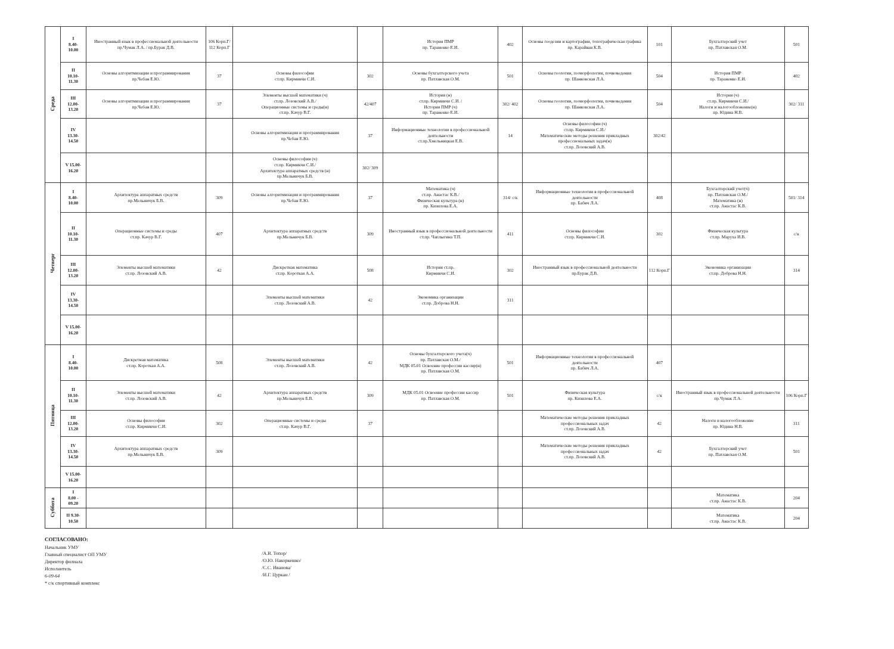| Среда | I 8.40- 10.00 | Иностранный язык в профессиональной деятельности пр.Чумак Л.А. / пр.Бурак Д.В. | 106 Корп.Г/ 112 Корп.Г | | | История ПМР пр. Тараненко Е.И. | 402 | Основы геодезии и картографии, топографическая графика пр. Карайван К.В. | 101 | Бухгалтерский учет пр. Патлавская О.М. | 501 |
| | II 10.10- 11.30 | Основы алгоритмизации и программирования пр.Чебан Е.Ю. | 37 | Основы философии ст.пр. Кирмикчи С.И. | 302 | Основы бухгалтерского учета пр. Патлавская О.М. | 501 | Основы геологии, геоморфологии, почвоведения пр. Шанковская Л.А. | 504 | История ПМР пр. Тараненко Е.И. | 402 |
| | III 12.00- 13.20 | Основы алгоритмизации и программирования пр.Чебан Е.Ю. | 37 | Элементы высшей математики (ч) ст.пр. Лозовский А.В./ Операционные системы и среды(н) ст.пр. Качур В.Г. | 42/407 | История (н) ст.пр. Кирмикчи С.И. / История ПМР (ч) пр. Тараненко Е.И. | 302/ 402 | Основы геологии, геоморфологии, почвоведения пр. Шанковская Л.А. | 504 | История (ч) ст.пр. Кирмикчи С.И./ Налоги и налогообложение(н) пр. Юдина Н.В. | 302/ 311 |
| | IV 13.30- 14.50 | | | Основы алгоритмизации и программирования пр.Чебан Е.Ю. | 37 | Информационные технологии в профессиональной деятельности ст.пр.Хмельницкая Е.В. | 14 | Основы философии (ч) ст.пр. Кирмикчи С.И./ Математические методы решения прикладных профессиональных задач(н) ст.пр. Лозовский А.В. | 302/42 | | |
| | V 15.00- 16.20 | | | Основы философии (ч) ст.пр. Кирмикчи С.И./ Архитектура аппаратных средств (н) пр.Мельничук Б.В. | 302/ 309 | | | | | | |
| Четверг | I 8.40- 10.00 | Архитектура аппаратных средств пр.Мельничук Б.В. | 309 | Основы алгоритмизации и программирования пр.Чебан Е.Ю. | 37 | Математика (ч) ст.пр. Анастас К.В./ Физическая культура (н) пр. Кизилова Е.А. | 314/ с/к | Информационные технологии в профессиональной деятельности пр. Бабич Л.А. | 408 | Бухгалтерский учет(ч) пр. Патлавская О.М./ Математика (н) ст.пр. Анастас К.В. | 501/ 314 |
| | II 10.10- 11.30 | Операционные системы и среды ст.пр. Качур В.Г. | 407 | Архитектура аппаратных средств пр.Мельничук Б.В. | 309 | Иностранный язык в профессиональной деятельности ст.пр. Чаплыгина Т.П. | 411 | Основы философии ст.пр. Кирмикчи С.И. | 302 | Физическая культура ст.пр. Маруха И.В. | с/к |
| | III 12.00- 13.20 | Элементы высшей математики ст.пр. Лозовский А.В. | 42 | Дискретная математика ст.пр. Короткая А.А. | 508 | История ст.пр. Кирмикчи С.И. | 302 | Иностранный язык в профессиональной деятельности пр.Бурак Д.В. | 112 Корп.Г | Экономика организации ст.пр. Доброва Н.Н. | 314 |
| | IV 13.30- 14.50 | | | Элементы высшей математики ст.пр. Лозовский А.В. | 42 | Экономика организации ст.пр. Доброва Н.Н. | 311 | | | | |
| | V 15.00- 16.20 | | | | | | | | | | |
| Пятница | I 8.40- 10.00 | Дискретная математика ст.пр. Короткая А.А. | 508 | Элементы высшей математики ст.пр. Лозовский А.В. | 42 | Основы бухгалтерского учета(ч) пр. Патлавская О.М./ МДК 05.01 Освоение профессии кассир(н) пр. Патлавская О.М. | 501 | Информационные технологии в профессиональной деятельности пр. Бабич Л.А. | 407 | | |
| | II 10.10- 11.30 | Элементы высшей математики ст.пр. Лозовский А.В. | 42 | Архитектура аппаратных средств пр.Мельничук Б.В. | 309 | МДК 05.01 Освоение профессии кассир пр. Патлавская О.М. | 501 | Физическая культура пр. Кизилова Е.А. | с/к | Иностранный язык в профессиональной деятельности пр.Чумак Л.А. | 106 Корп.Г |
| | III 12.00- 13.20 | Основы философии ст.пр. Кирмикчи С.И. | 302 | Операционные системы и среды ст.пр. Качур В.Г. | 37 | | | Математические методы решения прикладных профессиональных задач ст.пр. Лозовский А.В. | 42 | Налоги и налогообложение пр. Юдина Н.В. | 311 |
| | IV 13.30- 14.50 | Архитектура аппаратных средств пр.Мельничук Б.В. | 309 | | | | | Математические методы решения прикладных профессиональных задач ст.пр. Лозовский А.В. | 42 | Бухгалтерский учет пр. Патлавская О.М. | 501 |
| | V 15.00- 16.20 | | | | | | | | | | |
| Суббота | I 8.00 - 09.20 | | | | | | | | | Математика ст.пр. Анастас К.В. | 204 |
| | II 9.30- 10.50 | | | | | | | | | Математика ст.пр. Анастас К.В. | 204 |
СОГЛАСОВАНО:
Начальник УМУ
Главный специалист ОП УМУ
Директор филиала
Исполнитель
6-09-64
* с/к спортивный комплекс
/А.В. Топор/
/О.Ю. Накоркешко/
/С.С. Иванова/
/И.Г. Цуркан /